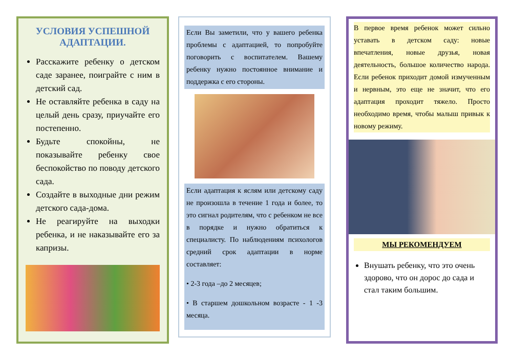УСЛОВИЯ УСПЕШНОЙ АДАПТАЦИИ.
Расскажите ребенку о детском саде заранее, поиграйте с ним в детский сад.
Не оставляйте ребенка в саду на целый день сразу, приучайте его постепенно.
Будьте спокойны, не показывайте ребенку свое беспокойство по поводу детского сада.
Создайте в выходные дни режим детского сада-дома.
Не реагируйте на выходки ребенка, и не наказывайте его за капризы.
Если Вы заметили, что у вашего ребенка проблемы с адаптацией, то попробуйте поговорить с воспитателем. Вашему ребенку нужно постоянное внимание и поддержка с его стороны.
Если адаптация к яслям или детскому саду не произошла в течение 1 года и более, то это сигнал родителям, что с ребенком не все в порядке и нужно обратиться к специалисту. По наблюдениям психологов средний срок адаптации в норме составляет:
• 2-3 года –до 2 месяцев;
• В старшем дошкольном возрасте - 1 -3 месяца.
В первое время ребенок может сильно уставать в детском саду: новые впечатления, новые друзья, новая деятельность, большое количество народа. Если ребенок приходит домой измученным и нервным, это еще не значит, что его адаптация проходит тяжело. Просто необходимо время, чтобы малыш привык к новому режиму.
МЫ РЕКОМЕНДУЕМ
Внушать ребенку, что это очень здорово, что он дорос до сада и стал таким большим.